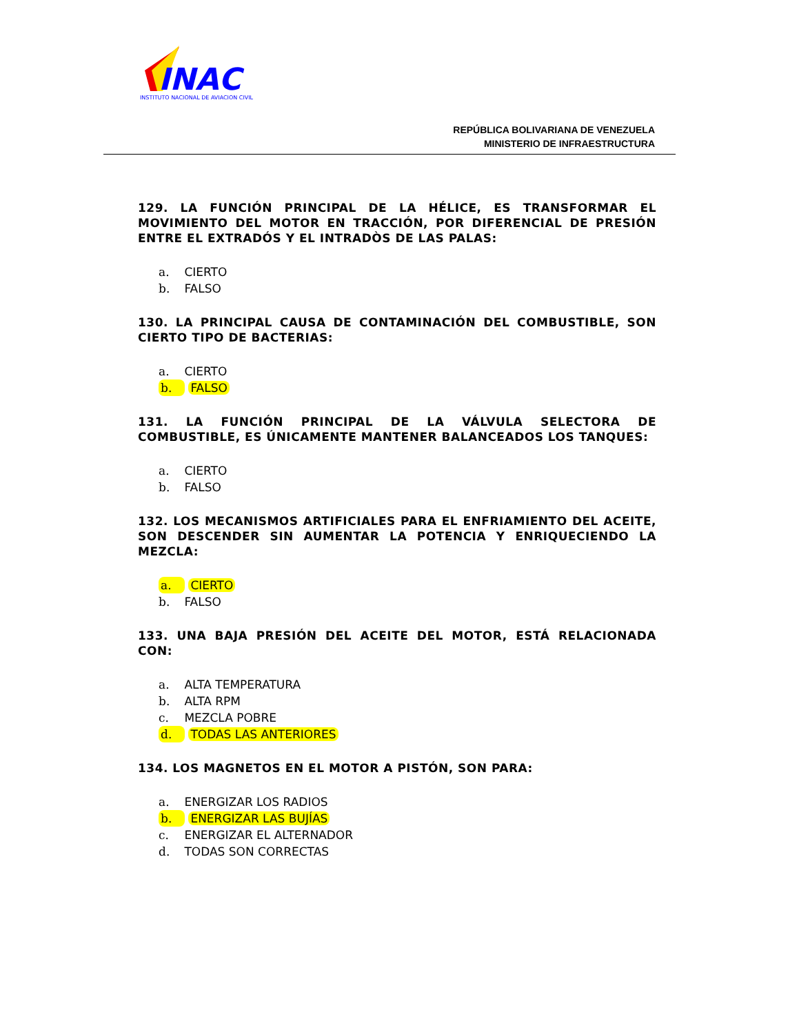INAC
INSTITUTO NACIONAL DE AVIACION CIVIL
REPÚBLICA BOLIVARIANA DE VENEZUELA
MINISTERIO DE INFRAESTRUCTURA
129. LA FUNCIÓN PRINCIPAL DE LA HÉLICE, ES TRANSFORMAR EL MOVIMIENTO DEL MOTOR EN TRACCIÓN, POR DIFERENCIAL DE PRESIÓN ENTRE EL EXTRADÓS Y EL INTRADÒS DE LAS PALAS:
a. CIERTO
b. FALSO
130. LA PRINCIPAL CAUSA DE CONTAMINACIÓN DEL COMBUSTIBLE, SON CIERTO TIPO DE BACTERIAS:
a. CIERTO
b. FALSO
131. LA FUNCIÓN PRINCIPAL DE LA VÁLVULA SELECTORA DE COMBUSTIBLE, ES ÚNICAMENTE MANTENER BALANCEADOS LOS TANQUES:
a. CIERTO
b. FALSO
132. LOS MECANISMOS ARTIFICIALES PARA EL ENFRIAMIENTO DEL ACEITE, SON DESCENDER SIN AUMENTAR LA POTENCIA Y ENRIQUECIENDO LA MEZCLA:
a. CIERTO
b. FALSO
133. UNA BAJA PRESIÓN DEL ACEITE DEL MOTOR, ESTÁ RELACIONADA CON:
a. ALTA TEMPERATURA
b. ALTA RPM
c. MEZCLA POBRE
d. TODAS LAS ANTERIORES
134. LOS MAGNETOS EN EL MOTOR A PISTÓN, SON PARA:
a. ENERGIZAR LOS RADIOS
b. ENERGIZAR LAS BUJÍAS
c. ENERGIZAR EL ALTERNADOR
d. TODAS SON CORRECTAS